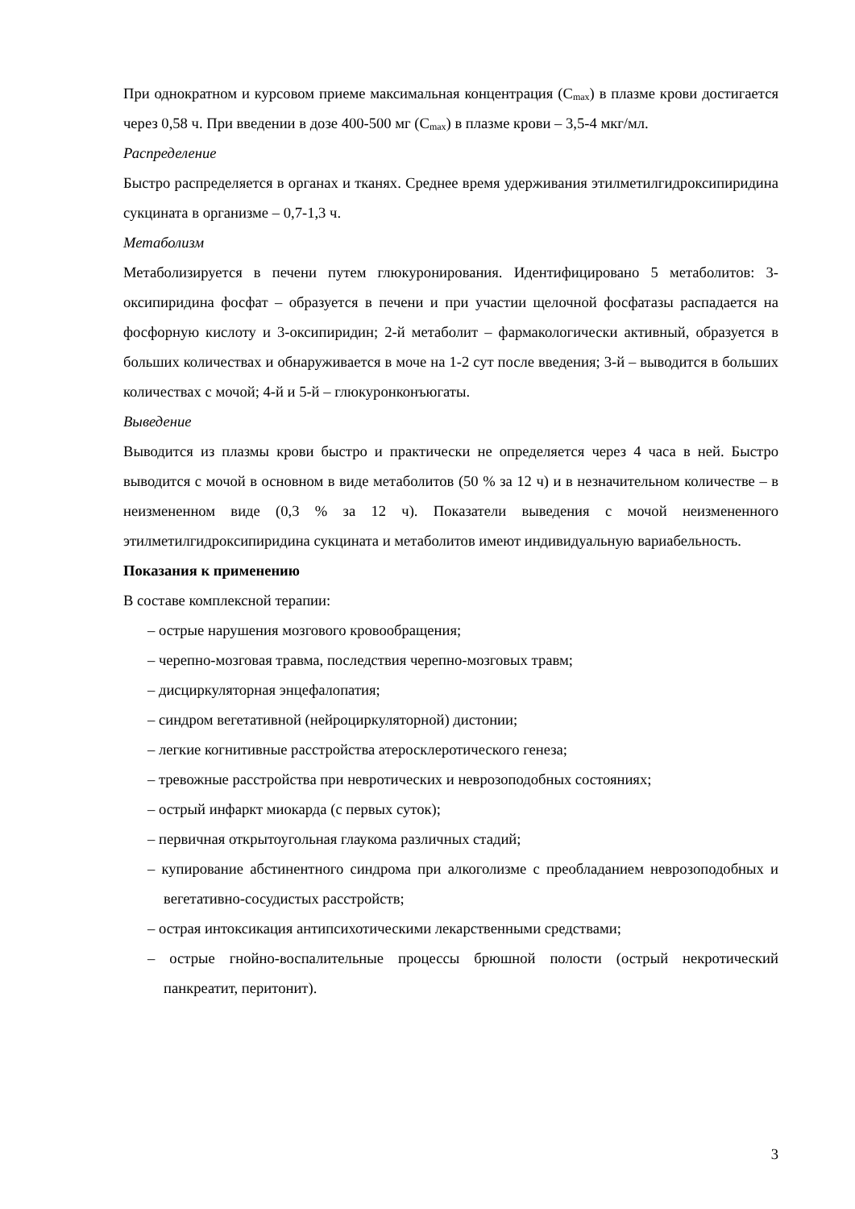При однократном и курсовом приеме максимальная концентрация (C<sub>max</sub>) в плазме крови достигается через 0,58 ч. При введении в дозе 400-500 мг (C<sub>max</sub>) в плазме крови – 3,5-4 мкг/мл.
Распределение
Быстро распределяется в органах и тканях. Среднее время удерживания этилметилгидроксипиридина сукцината в организме – 0,7-1,3 ч.
Метаболизм
Метаболизируется в печени путем глюкуронирования. Идентифицировано 5 метаболитов: 3-оксипиридина фосфат – образуется в печени и при участии щелочной фосфатазы распадается на фосфорную кислоту и 3-оксипиридин; 2-й метаболит – фармакологически активный, образуется в больших количествах и обнаруживается в моче на 1-2 сут после введения; 3-й – выводится в больших количествах с мочой; 4-й и 5-й – глюкуронконъюгаты.
Выведение
Выводится из плазмы крови быстро и практически не определяется через 4 часа в ней. Быстро выводится с мочой в основном в виде метаболитов (50 % за 12 ч) и в незначительном количестве – в неизмененном виде (0,3 % за 12 ч). Показатели выведения с мочой неизмененного этилметилгидроксипиридина сукцината и метаболитов имеют индивидуальную вариабельность.
Показания к применению
В составе комплексной терапии:
– острые нарушения мозгового кровообращения;
– черепно-мозговая травма, последствия черепно-мозговых травм;
– дисциркуляторная энцефалопатия;
– синдром вегетативной (нейроциркуляторной) дистонии;
– легкие когнитивные расстройства атеросклеротического генеза;
– тревожные расстройства при невротических и неврозоподобных состояниях;
– острый инфаркт миокарда (с первых суток);
– первичная открытоугольная глаукома различных стадий;
– купирование абстинентного синдрома при алкоголизме с преобладанием неврозоподобных и вегетативно-сосудистых расстройств;
– острая интоксикация антипсихотическими лекарственными средствами;
– острые гнойно-воспалительные процессы брюшной полости (острый некротический панкреатит, перитонит).
3